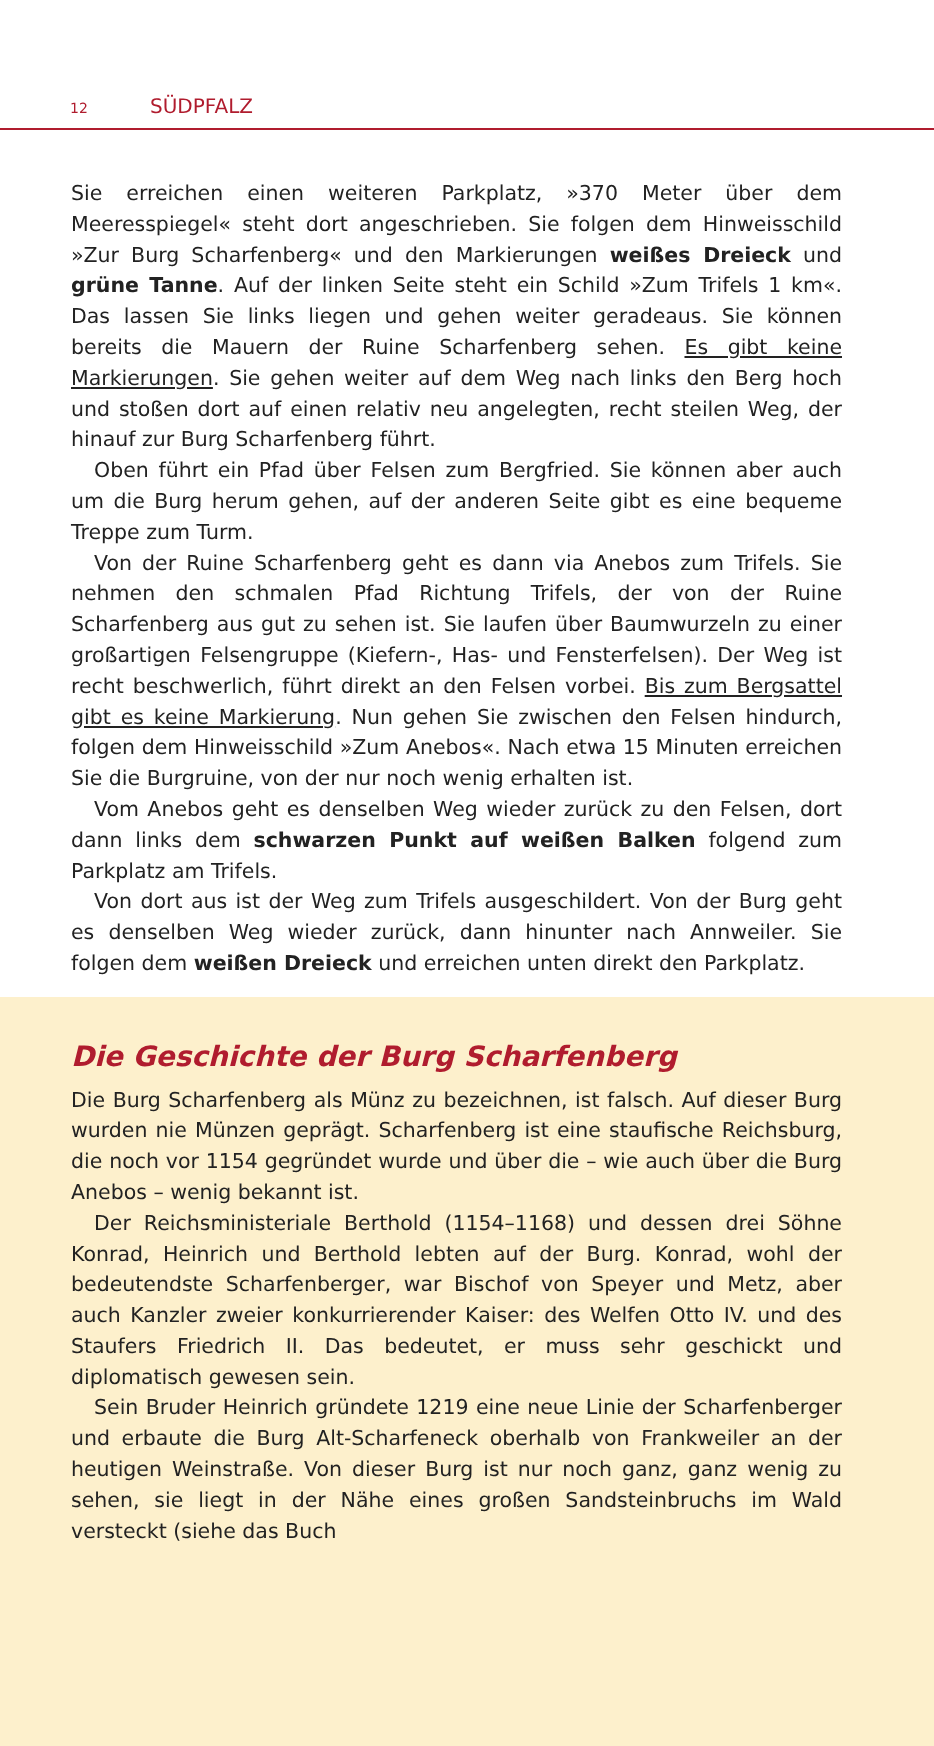12 SÜDPFALZ
Sie erreichen einen weiteren Parkplatz, »370 Meter über dem Meeresspiegel« steht dort angeschrieben. Sie folgen dem Hinweisschild »Zur Burg Scharfenberg« und den Markierungen weißes Dreieck und grüne Tanne. Auf der linken Seite steht ein Schild »Zum Trifels 1 km«. Das lassen Sie links liegen und gehen weiter geradeaus. Sie können bereits die Mauern der Ruine Scharfenberg sehen. Es gibt keine Markierungen. Sie gehen weiter auf dem Weg nach links den Berg hoch und stoßen dort auf einen relativ neu angelegten, recht steilen Weg, der hinauf zur Burg Scharfenberg führt.
Oben führt ein Pfad über Felsen zum Bergfried. Sie können aber auch um die Burg herum gehen, auf der anderen Seite gibt es eine bequeme Treppe zum Turm.
Von der Ruine Scharfenberg geht es dann via Anebos zum Trifels. Sie nehmen den schmalen Pfad Richtung Trifels, der von der Ruine Scharfenberg aus gut zu sehen ist. Sie laufen über Baumwurzeln zu einer großartigen Felsengruppe (Kiefern-, Has- und Fensterfelsen). Der Weg ist recht beschwerlich, führt direkt an den Felsen vorbei. Bis zum Bergsattel gibt es keine Markierung. Nun gehen Sie zwischen den Felsen hindurch, folgen dem Hinweisschild »Zum Anebos«. Nach etwa 15 Minuten erreichen Sie die Burgruine, von der nur noch wenig erhalten ist.
Vom Anebos geht es denselben Weg wieder zurück zu den Felsen, dort dann links dem schwarzen Punkt auf weißen Balken folgend zum Parkplatz am Trifels.
Von dort aus ist der Weg zum Trifels ausgeschildert. Von der Burg geht es denselben Weg wieder zurück, dann hinunter nach Annweiler. Sie folgen dem weißen Dreieck und erreichen unten direkt den Parkplatz.
Die Geschichte der Burg Scharfenberg
Die Burg Scharfenberg als Münz zu bezeichnen, ist falsch. Auf dieser Burg wurden nie Münzen geprägt. Scharfenberg ist eine staufische Reichsburg, die noch vor 1154 gegründet wurde und über die – wie auch über die Burg Anebos – wenig bekannt ist.
Der Reichsministeriale Berthold (1154–1168) und dessen drei Söhne Konrad, Heinrich und Berthold lebten auf der Burg. Konrad, wohl der bedeutendste Scharfenberger, war Bischof von Speyer und Metz, aber auch Kanzler zweier konkurrierender Kaiser: des Welfen Otto IV. und des Staufers Friedrich II. Das bedeutet, er muss sehr geschickt und diplomatisch gewesen sein.
Sein Bruder Heinrich gründete 1219 eine neue Linie der Scharfenberger und erbaute die Burg Alt-Scharfeneck oberhalb von Frankweiler an der heutigen Weinstraße. Von dieser Burg ist nur noch ganz, ganz wenig zu sehen, sie liegt in der Nähe eines großen Sandsteinbruchs im Wald versteckt (siehe das Buch